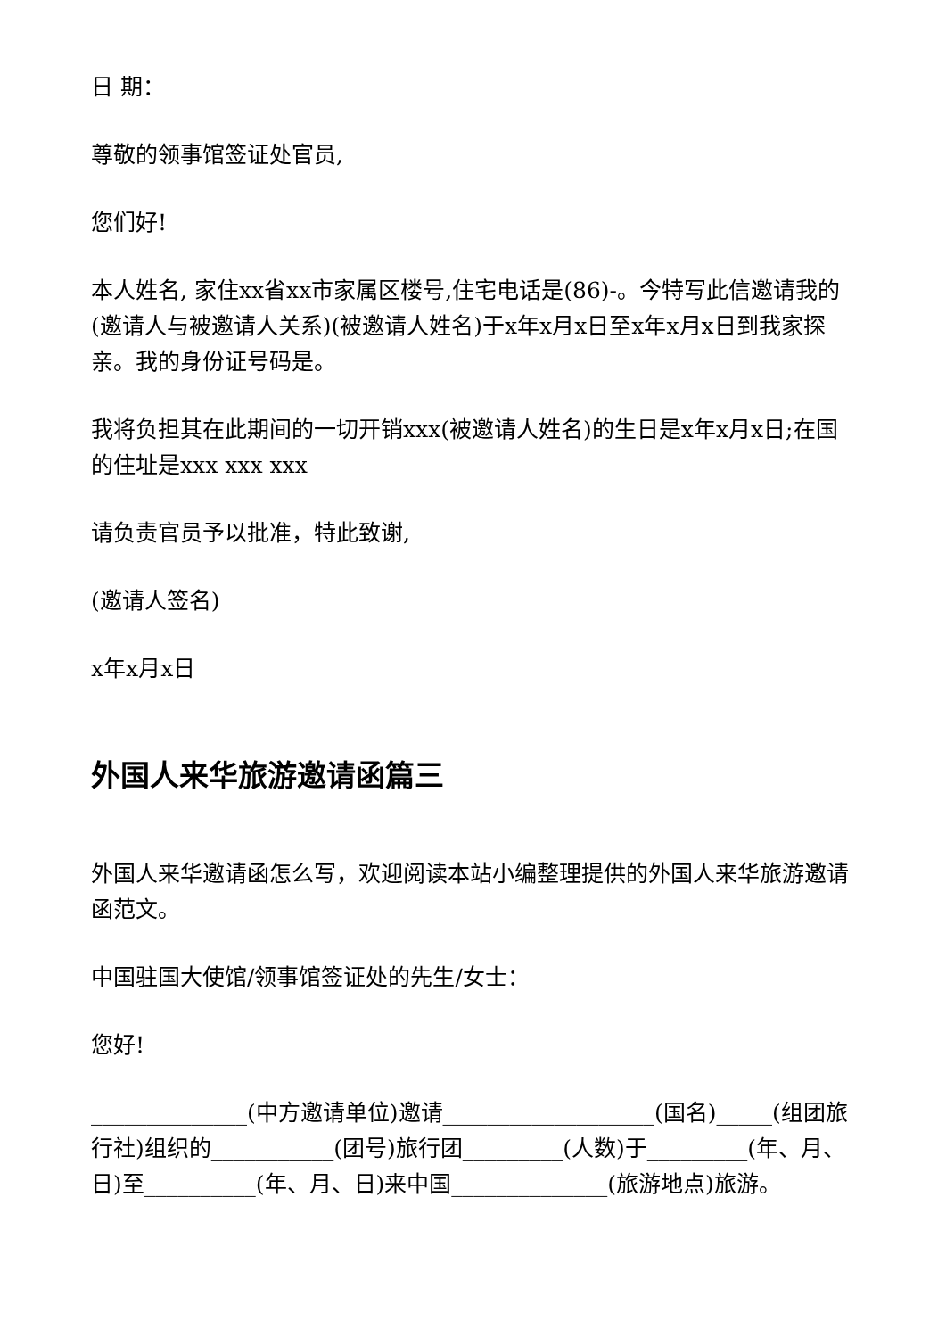日 期：
尊敬的领事馆签证处官员,
您们好!
本人姓名, 家住xx省xx市家属区楼号,住宅电话是(86)-。今特写此信邀请我的 (邀请人与被邀请人关系)(被邀请人姓名)于x年x月x日至x年x月x日到我家探亲。我的身份证号码是。
我将负担其在此期间的一切开销xxx(被邀请人姓名)的生日是x年x月x日;在国的住址是xxx xxx xxx
请负责官员予以批准，特此致谢,
(邀请人签名)
x年x月x日
外国人来华旅游邀请函篇三
外国人来华邀请函怎么写，欢迎阅读本站小编整理提供的外国人来华旅游邀请函范文。
中国驻国大使馆/领事馆签证处的先生/女士：
您好!
______________(中方邀请单位)邀请___________________(国名)_____(组团旅行社)组织的___________(团号)旅行团_________(人数)于_________(年、月、日)至__________(年、月、日)来中国______________(旅游地点)旅游。